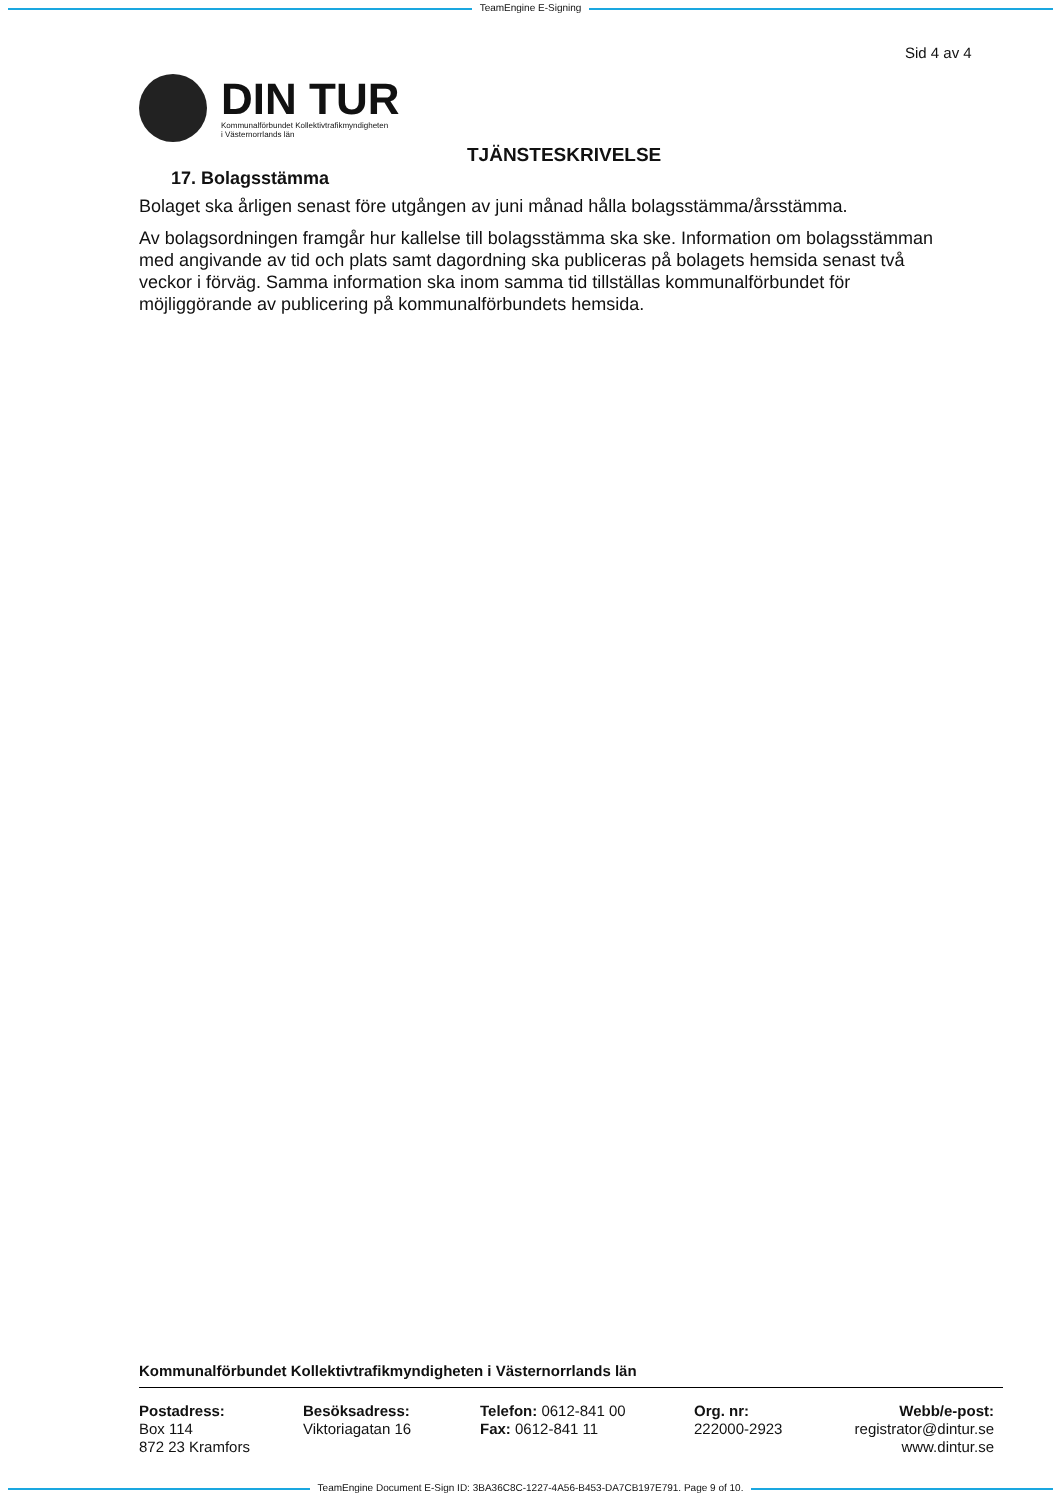TeamEngine E-Signing
Sid 4 av 4
DIN TUR
Kommunalförbundet Kollektivtrafikmyndigheten
i Västernorrlands län
TJÄNSTESKRIVELSE
17. Bolagsstämma
Bolaget ska årligen senast före utgången av juni månad hålla bolagsstämma/årsstämma.
Av bolagsordningen framgår hur kallelse till bolagsstämma ska ske. Information om bolagsstämman med angivande av tid och plats samt dagordning ska publiceras på bolagets hemsida senast två veckor i förväg. Samma information ska inom samma tid tillställas kommunalförbundet för möjliggörande av publicering på kommunalförbundets hemsida.
Kommunalförbundet Kollektivtrafikmyndigheten i Västernorrlands län
Postadress:
Box 114
872 23 Kramfors
Besöksadress:
Viktoriagatan 16
Telefon: 0612-841 00
Fax: 0612-841 11
Org. nr:
222000-2923
Webb/e-post:
registrator@dintur.se
www.dintur.se
TeamEngine Document E-Sign ID: 3BA36C8C-1227-4A56-B453-DA7CB197E791. Page 9 of 10.